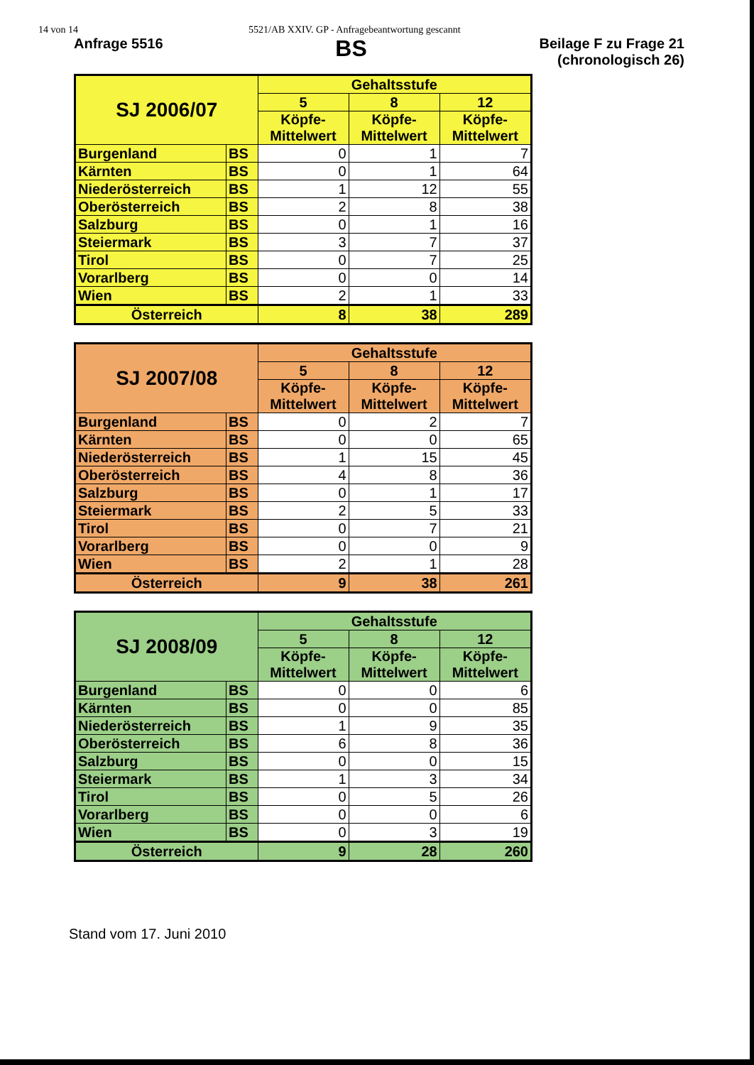14 von 14 5521/AB XXIV. GP - Anfragebeantwortung gescannt
Anfrage 5516
BS
Beilage F zu Frage 21
(chronologisch 26)
| SJ 2006/07 | | Gehaltsstufe | | |
| --- | --- | --- | --- | --- |
| | | 5 | 8 | 12 |
| | | Köpfe- Mittelwert | Köpfe- Mittelwert | Köpfe- Mittelwert |
| Burgenland | BS | 0 | 1 | 7 |
| Kärnten | BS | 0 | 1 | 64 |
| Niederösterreich | BS | 1 | 12 | 55 |
| Oberösterreich | BS | 2 | 8 | 38 |
| Salzburg | BS | 0 | 1 | 16 |
| Steiermark | BS | 3 | 7 | 37 |
| Tirol | BS | 0 | 7 | 25 |
| Vorarlberg | BS | 0 | 0 | 14 |
| Wien | BS | 2 | 1 | 33 |
| Österreich | | 8 | 38 | 289 |
| SJ 2007/08 | | Gehaltsstufe | | |
| --- | --- | --- | --- | --- |
| | | 5 | 8 | 12 |
| | | Köpfe- Mittelwert | Köpfe- Mittelwert | Köpfe- Mittelwert |
| Burgenland | BS | 0 | 2 | 7 |
| Kärnten | BS | 0 | 0 | 65 |
| Niederösterreich | BS | 1 | 15 | 45 |
| Oberösterreich | BS | 4 | 8 | 36 |
| Salzburg | BS | 0 | 1 | 17 |
| Steiermark | BS | 2 | 5 | 33 |
| Tirol | BS | 0 | 7 | 21 |
| Vorarlberg | BS | 0 | 0 | 9 |
| Wien | BS | 2 | 1 | 28 |
| Österreich | | 9 | 38 | 261 |
| SJ 2008/09 | | Gehaltsstufe | | |
| --- | --- | --- | --- | --- |
| | | 5 | 8 | 12 |
| | | Köpfe- Mittelwert | Köpfe- Mittelwert | Köpfe- Mittelwert |
| Burgenland | BS | 0 | 0 | 6 |
| Kärnten | BS | 0 | 0 | 85 |
| Niederösterreich | BS | 1 | 9 | 35 |
| Oberösterreich | BS | 6 | 8 | 36 |
| Salzburg | BS | 0 | 0 | 15 |
| Steiermark | BS | 1 | 3 | 34 |
| Tirol | BS | 0 | 5 | 26 |
| Vorarlberg | BS | 0 | 0 | 6 |
| Wien | BS | 0 | 3 | 19 |
| Österreich | | 9 | 28 | 260 |
Stand vom 17. Juni 2010